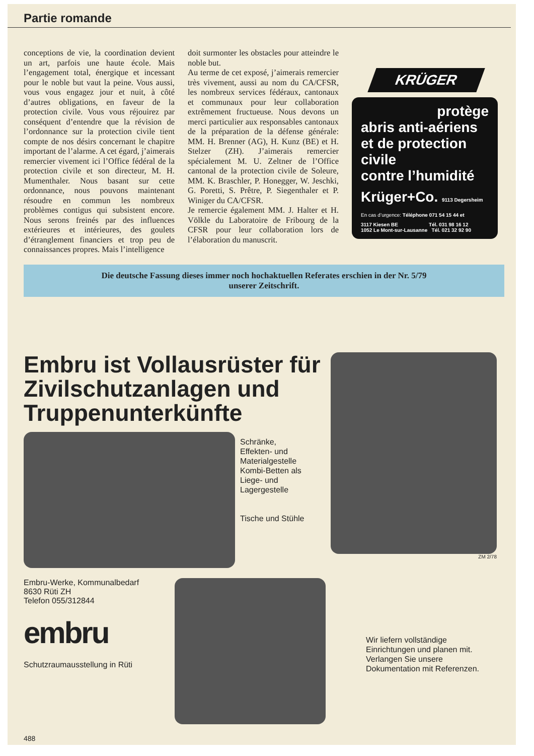Partie romande
conceptions de vie, la coordination devient un art, parfois une haute école. Mais l’engagement total, énergique et incessant pour le noble but vaut la peine. Vous aussi, vous vous engagez jour et nuit, à côté d’autres obligations, en faveur de la protection civile. Vous vous réjouirez par conséquent d’entendre que la révision de l’ordonnance sur la protection civile tient compte de nos désirs concernant le chapitre important de l’alarme. A cet égard, j’aimerais remercier vivement ici l’Office fédéral de la protection civile et son directeur, M. H. Mumenthaler. Nous basant sur cette ordonnance, nous pouvons maintenant résoudre en commun les nombreux problèmes contigus qui subsistent encore. Nous serons freinés par des influences extérieures et intérieures, des goulets d’étranglement financiers et trop peu de connaissances propres. Mais l’intelligence
doit surmonter les obstacles pour atteindre le noble but.
Au terme de cet exposé, j’aimerais remercier très vivement, aussi au nom du CA/CFSR, les nombreux services fédéraux, cantonaux et communaux pour leur collaboration extrêmement fructueuse. Nous devons un merci particulier aux responsables cantonaux de la préparation de la défense générale: MM. H. Brenner (AG), H. Kunz (BE) et H. Stelzer (ZH). J’aimerais remercier spécialement M. U. Zeltner de l’Office cantonal de la protection civile de Soleure, MM. K. Braschler, P. Honegger, W. Jeschki, G. Poretti, S. Prêtre, P. Siegenthaler et P. Winiger du CA/CFSR.
Je remercie également MM. J. Halter et H. Völkle du Laboratoire de Fribourg de la CFSR pour leur collaboration lors de l’élaboration du manuscrit.
KRÜGER
protège
abris anti-aériens
et de protection civile
contre l’humidité
Krüger+Co. 9113 Degersheim
En cas d’urgence: Téléphone 071 54 15 44 et
3117 Kiesen BE Tél. 031 98 16 12
1052 Le Mont-sur-Lausanne Tél. 021 32 92 90
Die deutsche Fassung dieses immer noch hochaktuellen Referates erschien in der Nr. 5/79
unserer Zeitschrift.
Embru ist Vollausrüster für Zivilschutzanlagen und Truppenunterkünfte
Schränke,
Effekten- und
Materialgestelle
Kombi-Betten als
Liege- und
Lagergestelle
Tische und Stühle
Embru-Werke, Kommunalbedarf
8630 Rüti ZH
Telefon 055/312844
embru
Schutzraumausstellung in Rüti
488
ZM 2/78
Wir liefern vollständige Einrichtungen und planen mit. Verlangen Sie unsere Dokumentation mit Referenzen.